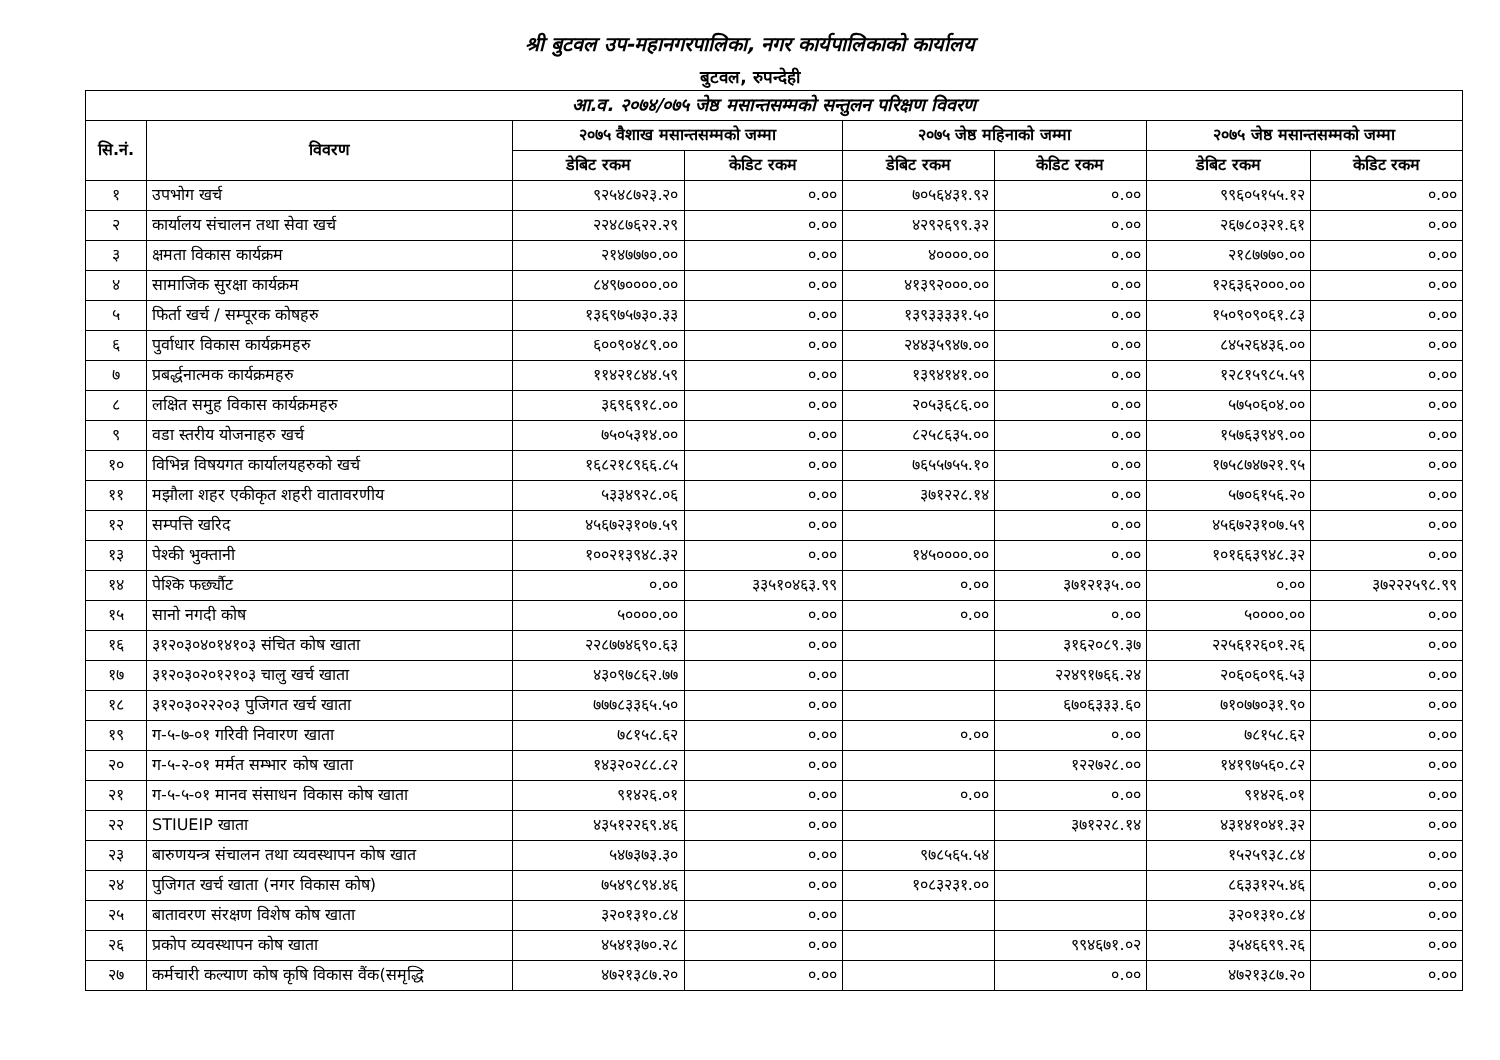श्री बुटवल उप-महानगरपालिका, नगर कार्यपालिकाको कार्यालय
बुटवल, रुपन्देही
| आ.व. २०७४/०७५ जेष्ठ मसान्तसम्मको सन्तुलन परिक्षण विवरण | | | | | | | |
| --- | --- | --- | --- | --- | --- | --- | --- |
| सि.नं. | विवरण | २०७५ वैशाख मसान्तसम्मको जम्मा | | २०७५ जेष्ठ महिनाको जम्मा | | २०७५ जेष्ठ मसान्तसम्मको जम्मा | |
| | | डेबिट रकम | केडिट रकम | डेबिट रकम | केडिट रकम | डेबिट रकम | केडिट रकम |
| १ | उपभोग खर्च | ९२५४८७२३.२० | ०.०० | ७०५६४३१.९२ | ०.०० | ९९६०५१५५.१२ | ०.०० |
| २ | कार्यालय संचालन तथा सेवा खर्च | २२४८७६२२.२९ | ०.०० | ४२९२६९९.३२ | ०.०० | २६७८०३२१.६१ | ०.०० |
| ३ | क्षमता विकास कार्यक्रम | २१४७७७०.०० | ०.०० | ४००००.०० | ०.०० | २१८७७७०.०० | ०.०० |
| ४ | सामाजिक सुरक्षा कार्यक्रम | ८४९७००००.०० | ०.०० | ४१३९२०००.०० | ०.०० | १२६३६२०००.०० | ०.०० |
| ५ | फिर्ता खर्च / सम्पूरक कोषहरु | १३६९७५७३०.३३ | ०.०० | १३९३३३३१.५० | ०.०० | १५०९०९०६१.८३ | ०.०० |
| ६ | पुर्वाधार विकास कार्यक्रमहरु | ६००९०४८९.०० | ०.०० | २४४३५९४७.०० | ०.०० | ८४५२६४३६.०० | ०.०० |
| ७ | प्रबर्द्धनात्मक कार्यक्रमहरु | ११४२१८४४.५९ | ०.०० | १३९४१४१.०० | ०.०० | १२८१५९८५.५९ | ०.०० |
| ८ | लक्षित समुह विकास कार्यक्रमहरु | ३६९६९१८.०० | ०.०० | २०५३६८६.०० | ०.०० | ५७५०६०४.०० | ०.०० |
| ९ | वडा स्तरीय योजनाहरु खर्च | ७५०५३१४.०० | ०.०० | ८२५८६३५.०० | ०.०० | १५७६३९४९.०० | ०.०० |
| १० | विभिन्न विषयगत कार्यालयहरुको खर्च | १६८२१८९६६.८५ | ०.०० | ७६५५७५५.१० | ०.०० | १७५८७४७२१.९५ | ०.०० |
| ११ | मझौला शहर एकीकृत शहरी वातावरणीय | ५३३४९२८.०६ | ०.०० | ३७१२२८.१४ | ०.०० | ५७०६१५६.२० | ०.०० |
| १२ | सम्पत्ति खरिद | ४५६७२३१०७.५९ | ०.०० | | ०.०० | ४५६७२३१०७.५९ | ०.०० |
| १३ | पेश्की भुक्तानी | १००२१३९४८.३२ | ०.०० | १४५००००.०० | ०.०० | १०१६६३९४८.३२ | ०.०० |
| १४ | पेश्कि फर्छ्यौट | ०.०० | ३३५१०४६३.९९ | ०.०० | ३७१२१३५.०० | ०.०० | ३७२२२५९८.९९ |
| १५ | सानो नगदी कोष | ५००००.०० | ०.०० | ०.०० | ०.०० | ५००००.०० | ०.०० |
| १६ | ३१२०३०४०१४१०३ संचित कोष खाता | २२८७७४६९०.६३ | ०.०० | | ३१६२०८९.३७ | २२५६१२६०१.२६ | ०.०० |
| १७ | ३१२०३०२०१२१०३ चालु खर्च खाता | ४३०९७८६२.७७ | ०.०० | | २२४९१७६६.२४ | २०६०६०९६.५३ | ०.०० |
| १८ | ३१२०३०२२२०३ पुजिगत खर्च खाता | ७७७८३३६५.५० | ०.०० | | ६७०६३३३.६० | ७१०७७०३१.९० | ०.०० |
| १९ | ग-५-७-०१ गरिवी निवारण खाता | ७८१५८.६२ | ०.०० | ०.०० | ०.०० | ७८१५८.६२ | ०.०० |
| २० | ग-५-२-०१ मर्मत सम्भार कोष खाता | १४३२०२८८.८२ | ०.०० | | १२२७२८.०० | १४१९७५६०.८२ | ०.०० |
| २१ | ग-५-५-०१ मानव संसाधन विकास कोष खाता | ९१४२६.०१ | ०.०० | ०.०० | ०.०० | ९१४२६.०१ | ०.०० |
| २२ | STIUEIP खाता | ४३५१२२६९.४६ | ०.०० | | ३७१२२८.१४ | ४३१४१०४१.३२ | ०.०० |
| २३ | बारुणयन्त्र संचालन तथा व्यवस्थापन कोष खात | ५४७३७३.३० | ०.०० | ९७८५६५.५४ | | १५२५९३८.८४ | ०.०० |
| २४ | पुजिगत खर्च खाता (नगर विकास कोष) | ७५४९८९४.४६ | ०.०० | १०८३२३१.०० | | ८६३३१२५.४६ | ०.०० |
| २५ | बातावरण संरक्षण विशेष कोष खाता | ३२०१३१०.८४ | ०.०० | | | ३२०१३१०.८४ | ०.०० |
| २६ | प्रकोप व्यवस्थापन कोष खाता | ४५४१३७०.२८ | ०.०० | | ९९४६७१.०२ | ३५४६६९९.२६ | ०.०० |
| २७ | कर्मचारी कल्याण कोष कृषि विकास वैंक(समृद्धि | ४७२१३८७.२० | ०.०० | | ०.०० | ४७२१३८७.२० | ०.०० |